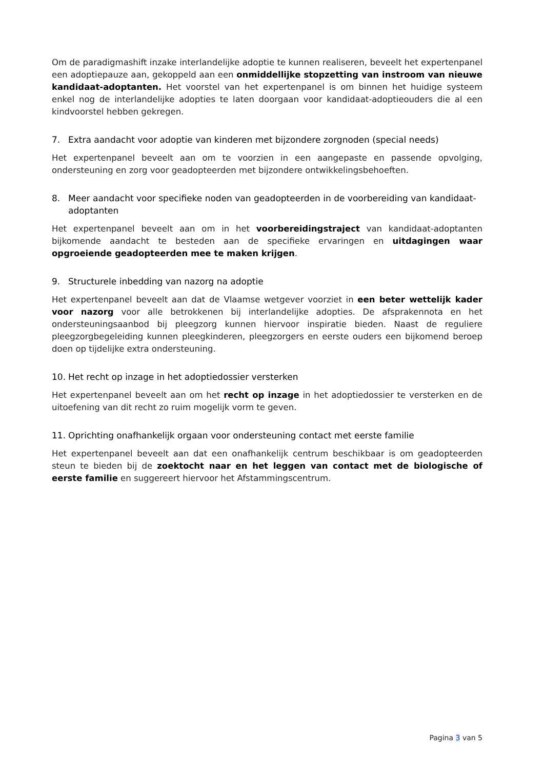Om de paradigmashift inzake interlandelijke adoptie te kunnen realiseren, beveelt het expertenpanel een adoptiepauze aan, gekoppeld aan een onmiddellijke stopzetting van instroom van nieuwe kandidaat-adoptanten. Het voorstel van het expertenpanel is om binnen het huidige systeem enkel nog de interlandelijke adopties te laten doorgaan voor kandidaat-adoptieouders die al een kindvoorstel hebben gekregen.
7. Extra aandacht voor adoptie van kinderen met bijzondere zorgnoden (special needs)
Het expertenpanel beveelt aan om te voorzien in een aangepaste en passende opvolging, ondersteuning en zorg voor geadopteerden met bijzondere ontwikkelingsbehoeften.
8. Meer aandacht voor specifieke noden van geadopteerden in de voorbereiding van kandidaat-adoptanten
Het expertenpanel beveelt aan om in het voorbereidingstraject van kandidaat-adoptanten bijkomende aandacht te besteden aan de specifieke ervaringen en uitdagingen waar opgroeiende geadopteerden mee te maken krijgen.
9. Structurele inbedding van nazorg na adoptie
Het expertenpanel beveelt aan dat de Vlaamse wetgever voorziet in een beter wettelijk kader voor nazorg voor alle betrokkenen bij interlandelijke adopties. De afsprakennota en het ondersteuningsaanbod bij pleegzorg kunnen hiervoor inspiratie bieden. Naast de reguliere pleegzorgbegeleiding kunnen pleegkinderen, pleegzorgers en eerste ouders een bijkomend beroep doen op tijdelijke extra ondersteuning.
10. Het recht op inzage in het adoptiedossier versterken
Het expertenpanel beveelt aan om het recht op inzage in het adoptiedossier te versterken en de uitoefening van dit recht zo ruim mogelijk vorm te geven.
11. Oprichting onafhankelijk orgaan voor ondersteuning contact met eerste familie
Het expertenpanel beveelt aan dat een onafhankelijk centrum beschikbaar is om geadopteerden steun te bieden bij de zoektocht naar en het leggen van contact met de biologische of eerste familie en suggereert hiervoor het Afstammingscentrum.
Pagina 3 van 5